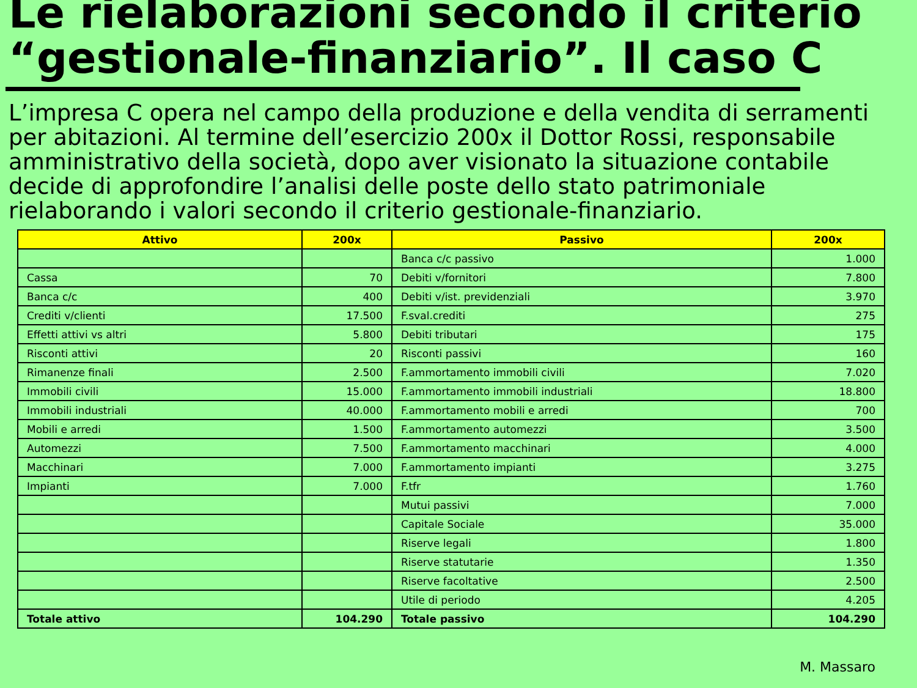Le rielaborazioni secondo il criterio “gestionale-finanziario”. Il caso C
L’impresa C opera nel campo della produzione e della vendita di serramenti per abitazioni. Al termine dell’esercizio 200x il Dottor Rossi, responsabile amministrativo della società, dopo aver visionato la situazione contabile decide di approfondire l’analisi delle poste dello stato patrimoniale rielaborando i valori secondo il criterio gestionale-finanziario.
| Attivo | 200x | Passivo | 200x |
| --- | --- | --- | --- |
| | | Banca c/c passivo | 1.000 |
| Cassa | 70 | Debiti v/fornitori | 7.800 |
| Banca c/c | 400 | Debiti v/ist. previdenziali | 3.970 |
| Crediti v/clienti | 17.500 | F.sval.crediti | 275 |
| Effetti attivi vs altri | 5.800 | Debiti tributari | 175 |
| Risconti attivi | 20 | Risconti passivi | 160 |
| Rimanenze finali | 2.500 | F.ammortamento immobili civili | 7.020 |
| Immobili civili | 15.000 | F.ammortamento immobili industriali | 18.800 |
| Immobili industriali | 40.000 | F.ammortamento mobili e arredi | 700 |
| Mobili e arredi | 1.500 | F.ammortamento automezzi | 3.500 |
| Automezzi | 7.500 | F.ammortamento macchinari | 4.000 |
| Macchinari | 7.000 | F.ammortamento impianti | 3.275 |
| Impianti | 7.000 | F.tfr | 1.760 |
| | | Mutui passivi | 7.000 |
| | | Capitale Sociale | 35.000 |
| | | Riserve legali | 1.800 |
| | | Riserve statutarie | 1.350 |
| | | Riserve facoltative | 2.500 |
| | | Utile di periodo | 4.205 |
| Totale attivo | 104.290 | Totale passivo | 104.290 |
M. Massaro